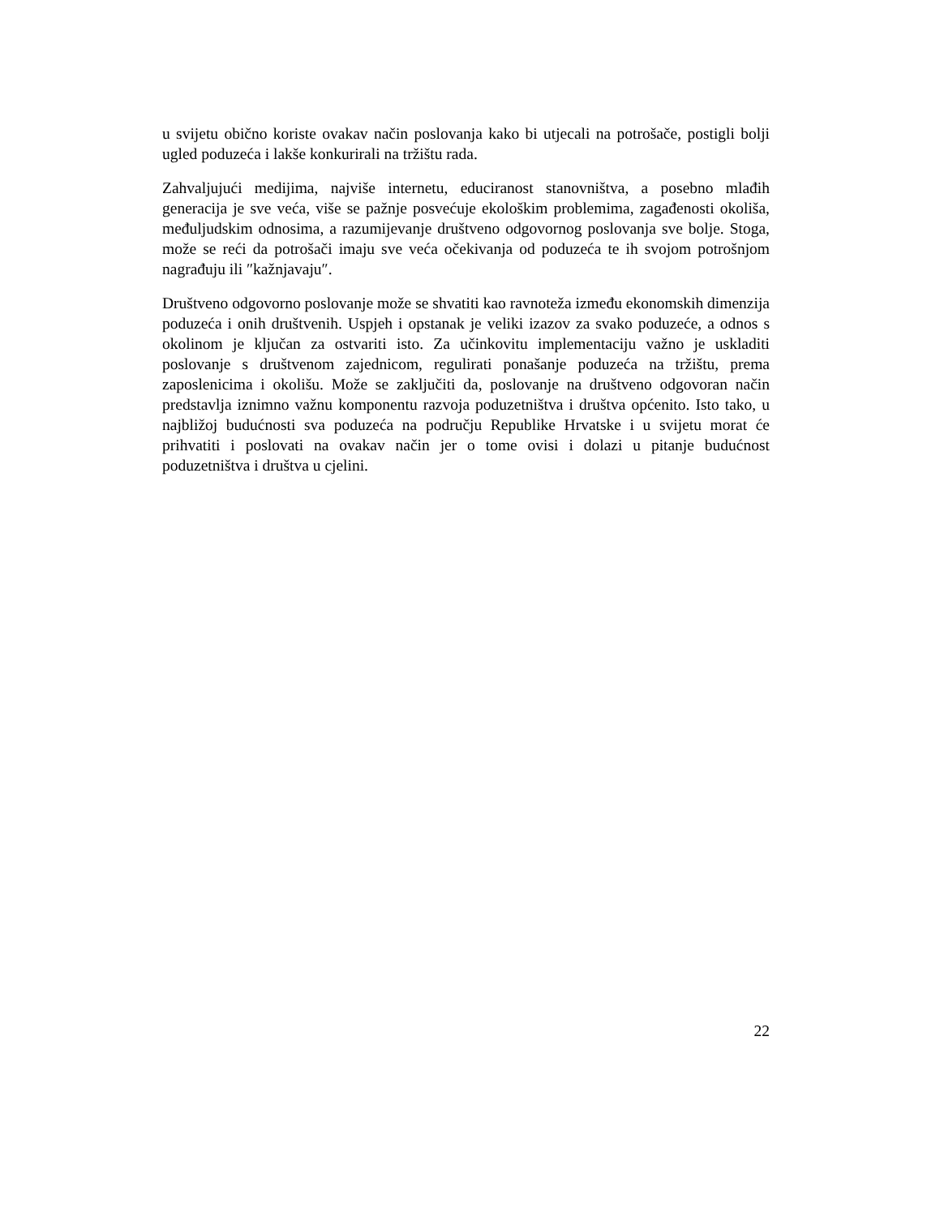u svijetu obično koriste ovakav način poslovanja kako bi utjecali na potrošače, postigli bolji ugled poduzeća i lakše konkurirali na tržištu rada.
Zahvaljujući medijima, najviše internetu, educiranost stanovništva, a posebno mlađih generacija je sve veća, više se pažnje posvećuje ekološkim problemima, zagađenosti okoliša, međuljudskim odnosima, a razumijevanje društveno odgovornog poslovanja sve bolje. Stoga, može se reći da potrošači imaju sve veća očekivanja od poduzeća te ih svojom potrošnjom nagrađuju ili ″kažnjavaju″.
Društveno odgovorno poslovanje može se shvatiti kao ravnoteža između ekonomskih dimenzija poduzeća i onih društvenih. Uspjeh i opstanak je veliki izazov za svako poduzeće, a odnos s okolinom je ključan za ostvariti isto. Za učinkovitu implementaciju važno je uskladiti poslovanje s društvenom zajednicom, regulirati ponašanje poduzeća na tržištu, prema zaposlenicima i okolišu. Može se zaključiti da, poslovanje na društveno odgovoran način predstavlja iznimno važnu komponentu razvoja poduzetništva i društva općenito. Isto tako, u najbližoj budućnosti sva poduzeća na području Republike Hrvatske i u svijetu morat će prihvatiti i poslovati na ovakav način jer o tome ovisi i dolazi u pitanje budućnost poduzetništva i društva u cjelini.
22